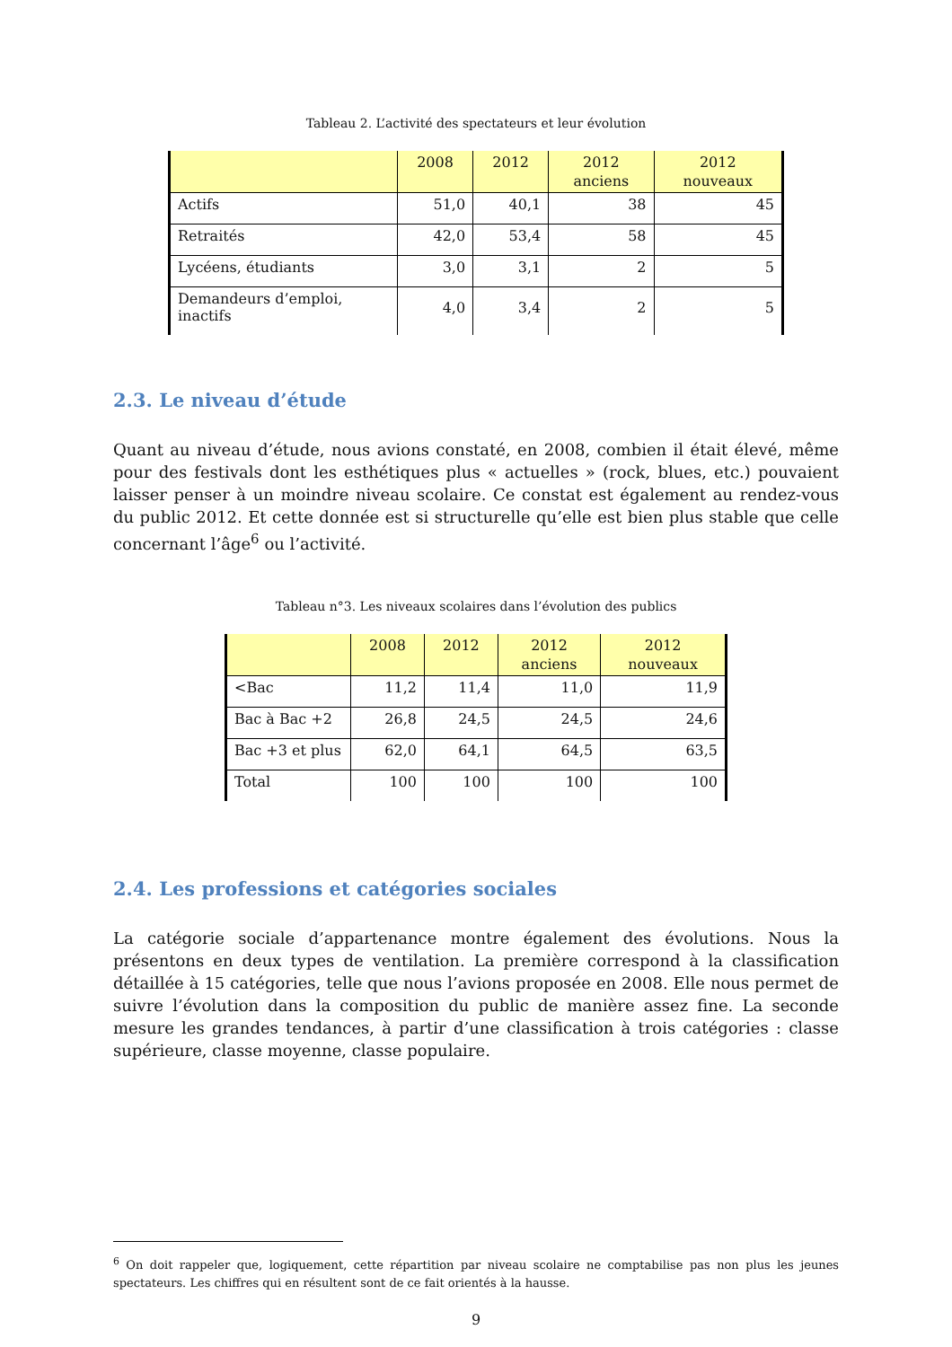Tableau 2. L’activité des spectateurs et leur évolution
| | 2008 | 2012 | 2012 anciens | 2012 nouveaux |
| --- | --- | --- | --- | --- |
| Actifs | 51,0 | 40,1 | 38 | 45 |
| Retraités | 42,0 | 53,4 | 58 | 45 |
| Lycéens, étudiants | 3,0 | 3,1 | 2 | 5 |
| Demandeurs d’emploi, inactifs | 4,0 | 3,4 | 2 | 5 |
2.3. Le niveau d’étude
Quant au niveau d’étude, nous avions constaté, en 2008, combien il était élevé, même pour des festivals dont les esthétiques plus « actuelles » (rock, blues, etc.) pouvaient laisser penser à un moindre niveau scolaire. Ce constat est également au rendez-vous du public 2012. Et cette donnée est si structurelle qu’elle est bien plus stable que celle concernant l’âge<sup>6</sup> ou l’activité.
Tableau n°3. Les niveaux scolaires dans l’évolution des publics
| | 2008 | 2012 | 2012 anciens | 2012 nouveaux |
| --- | --- | --- | --- | --- |
| <Bac | 11,2 | 11,4 | 11,0 | 11,9 |
| Bac à Bac +2 | 26,8 | 24,5 | 24,5 | 24,6 |
| Bac +3 et plus | 62,0 | 64,1 | 64,5 | 63,5 |
| Total | 100 | 100 | 100 | 100 |
2.4. Les professions et catégories sociales
La catégorie sociale d’appartenance montre également des évolutions. Nous la présentons en deux types de ventilation. La première correspond à la classification détaillée à 15 catégories, telle que nous l’avions proposée en 2008. Elle nous permet de suivre l’évolution dans la composition du public de manière assez fine. La seconde mesure les grandes tendances, à partir d’une classification à trois catégories : classe supérieure, classe moyenne, classe populaire.
<sup>6</sup> On doit rappeler que, logiquement, cette répartition par niveau scolaire ne comptabilise pas non plus les jeunes spectateurs. Les chiffres qui en résultent sont de ce fait orientés à la hausse.
9